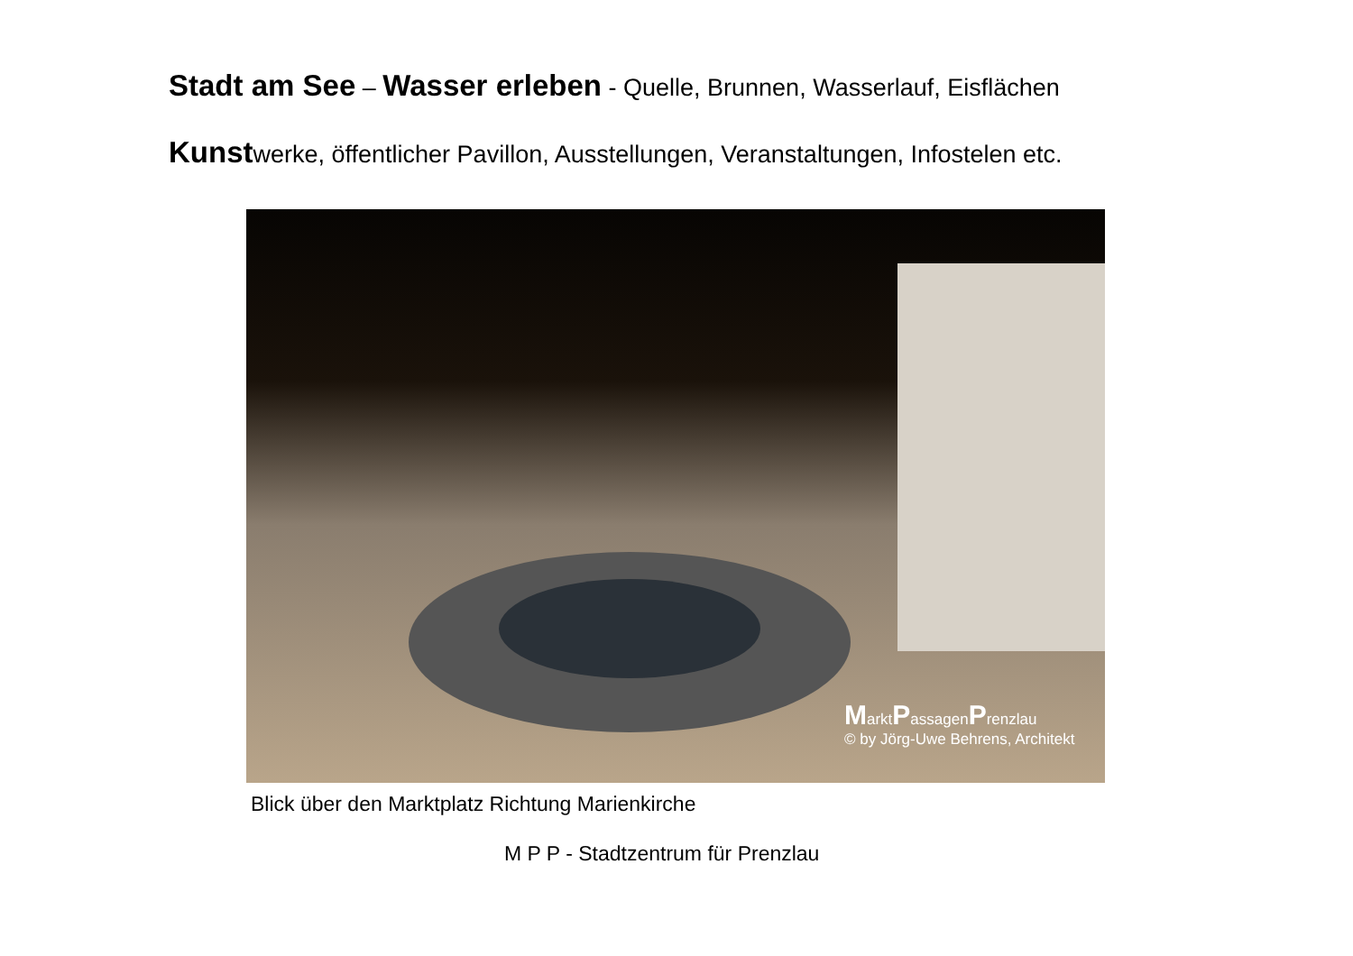Stadt am See – Wasser erleben - Quelle, Brunnen, Wasserlauf, Eisflächen
Kunstwerke, öffentlicher Pavillon, Ausstellungen, Veranstaltungen, Infostelen etc.
MarktPassagenPrenzlau
© by Jörg-Uwe Behrens, Architekt
Blick über den Marktplatz Richtung Marienkirche
M P P - Stadtzentrum für Prenzlau